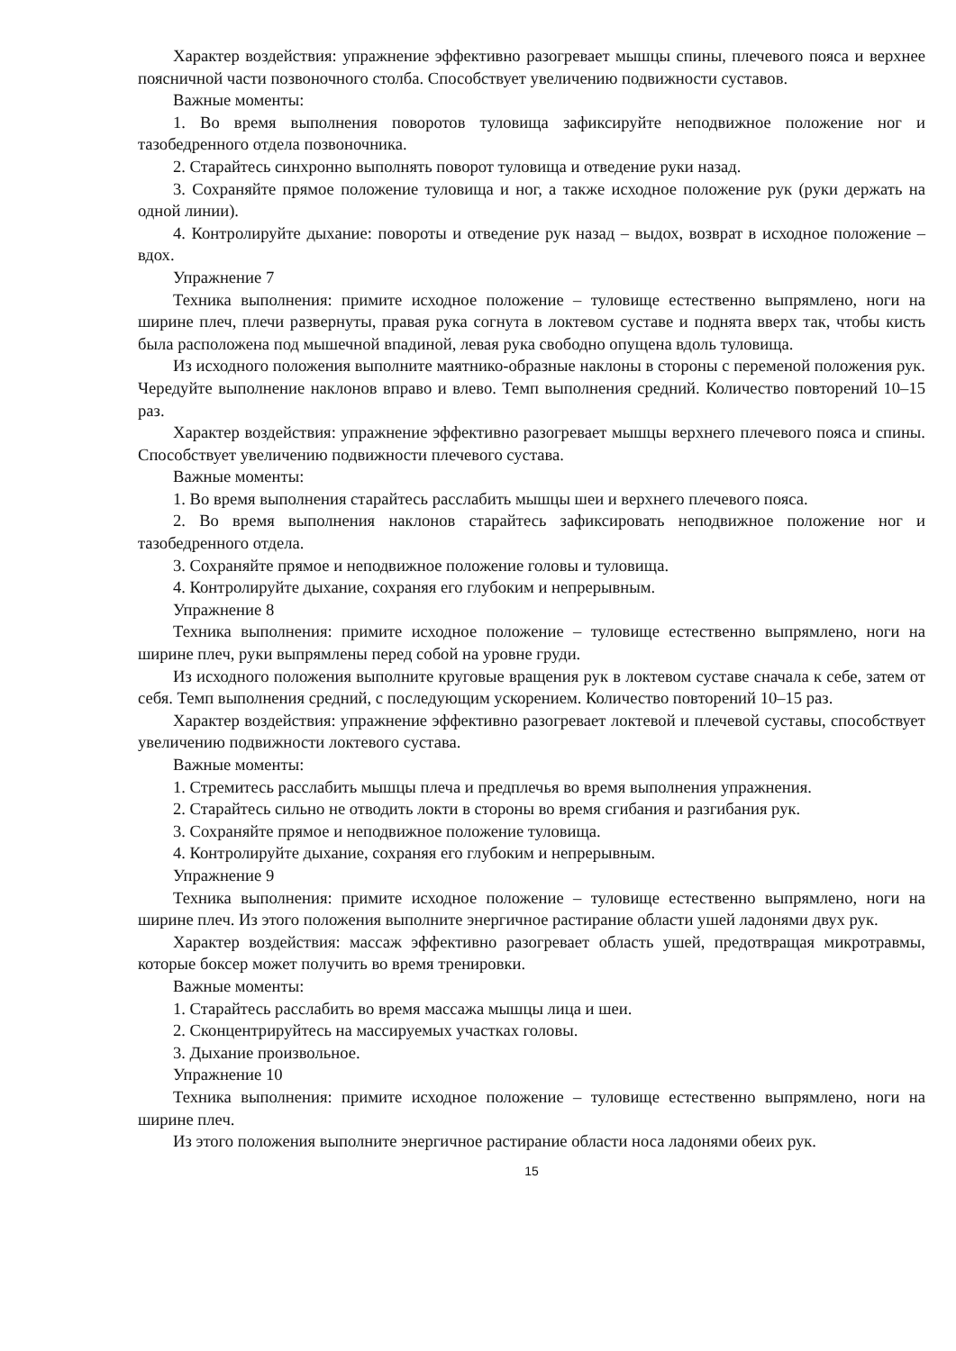Характер воздействия: упражнение эффективно разогревает мышцы спины, плечевого пояса и верхнее поясничной части позвоночного столба. Способствует увеличению подвижности суставов.
Важные моменты:
1. Во время выполнения поворотов туловища зафиксируйте неподвижное положение ног и тазобедренного отдела позвоночника.
2. Старайтесь синхронно выполнять поворот туловища и отведение руки назад.
3. Сохраняйте прямое положение туловища и ног, а также исходное положение рук (руки держать на одной линии).
4. Контролируйте дыхание: повороты и отведение рук назад – выдох, возврат в исходное положение – вдох.
Упражнение 7
Техника выполнения: примите исходное положение – туловище естественно выпрямлено, ноги на ширине плеч, плечи развернуты, правая рука согнута в локтевом суставе и поднята вверх так, чтобы кисть была расположена под мышечной впадиной, левая рука свободно опущена вдоль туловища.
Из исходного положения выполните маятнико-образные наклоны в стороны с переменой положения рук. Чередуйте выполнение наклонов вправо и влево. Темп выполнения средний. Количество повторений 10–15 раз.
Характер воздействия: упражнение эффективно разогревает мышцы верхнего плечевого пояса и спины. Способствует увеличению подвижности плечевого сустава.
Важные моменты:
1. Во время выполнения старайтесь расслабить мышцы шеи и верхнего плечевого пояса.
2. Во время выполнения наклонов старайтесь зафиксировать неподвижное положение ног и тазобедренного отдела.
3. Сохраняйте прямое и неподвижное положение головы и туловища.
4. Контролируйте дыхание, сохраняя его глубоким и непрерывным.
Упражнение 8
Техника выполнения: примите исходное положение – туловище естественно выпрямлено, ноги на ширине плеч, руки выпрямлены перед собой на уровне груди.
Из исходного положения выполните круговые вращения рук в локтевом суставе сначала к себе, затем от себя. Темп выполнения средний, с последующим ускорением. Количество повторений 10–15 раз.
Характер воздействия: упражнение эффективно разогревает локтевой и плечевой суставы, способствует увеличению подвижности локтевого сустава.
Важные моменты:
1. Стремитесь расслабить мышцы плеча и предплечья во время выполнения упражнения.
2. Старайтесь сильно не отводить локти в стороны во время сгибания и разгибания рук.
3. Сохраняйте прямое и неподвижное положение туловища.
4. Контролируйте дыхание, сохраняя его глубоким и непрерывным.
Упражнение 9
Техника выполнения: примите исходное положение – туловище естественно выпрямлено, ноги на ширине плеч. Из этого положения выполните энергичное растирание области ушей ладонями двух рук.
Характер воздействия: массаж эффективно разогревает область ушей, предотвращая микротравмы, которые боксер может получить во время тренировки.
Важные моменты:
1. Старайтесь расслабить во время массажа мышцы лица и шеи.
2. Сконцентрируйтесь на массируемых участках головы.
3. Дыхание произвольное.
Упражнение 10
Техника выполнения: примите исходное положение – туловище естественно выпрямлено, ноги на ширине плеч.
Из этого положения выполните энергичное растирание области носа ладонями обеих рук.
15